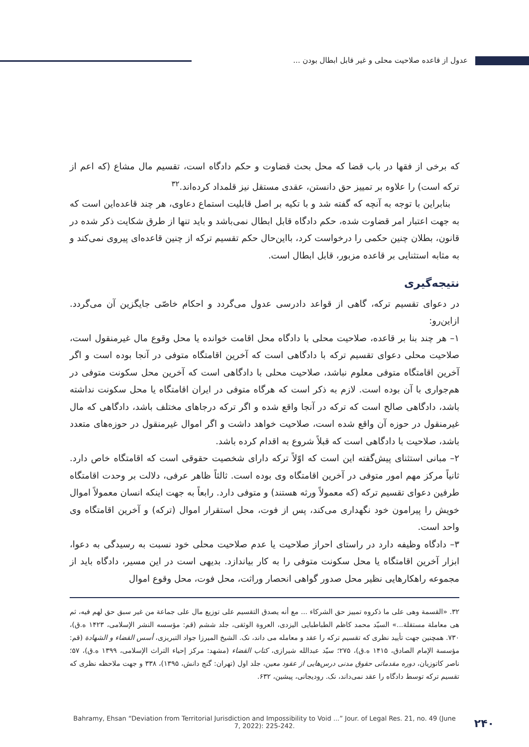عدول از قاعده صلاحیت محلی و غیر قابل ابطال بودن ...
که برخی از فقها در باب قضا که محل بحث قضاوت و حکم دادگاه است، تقسیم مال مشاع (که اعم از ترکه است) را علاوه بر تمییز حق دانستن، عقدی مستقل نیز قلمداد کرده‌اند.<sup>۳۲</sup>
بنابراین با توجه به آنچه که گفته شد و با تکیه بر اصل قابلیت استماع دعاوی، هر چند قاعده‌این است که به جهت اعتبار امر قضاوت شده، حکم دادگاه قابل ابطال نمی‌باشد و باید تنها از طرق شکایت ذکر شده در قانون، بطلان چنین حکمی را درخواست کرد، بااین‌حال حکم تقسیم ترکه از چنین قاعده‌ای پیروی نمی‌کند و به مثابه استثنایی بر قاعده مزبور، قابل ابطال است.
نتیجه‌گیری
در دعوای تقسیم ترکه، گاهی از قواعد دادرسی عدول می‌گردد و احکام خاصّی جایگزین آن می‌گردد. ازاین‌رو:
۱– هر چند بنا بر قاعده، صلاحیت محلی با دادگاه محل اقامت خوانده یا محل وقوع مال غیرمنقول است، صلاحیت محلی دعوای تقسیم ترکه با دادگاهی است که آخرین اقامتگاه متوفی در آنجا بوده است و اگر آخرین اقامتگاه متوفی معلوم نباشد، صلاحیت محلی با دادگاهی است که آخرین محل سکونت متوفی در هم‌جواری با آن بوده است. لازم به ذکر است که هرگاه متوفی در ایران اقامتگاه یا محل سکونت نداشته باشد، دادگاهی صالح است که ترکه در آنجا واقع شده و اگر ترکه درجاهای مختلف باشد، دادگاهی که مال غیرمنقول در حوزه آن واقع شده است، صلاحیت خواهد داشت و اگر اموال غیرمنقول در حوزه‌های متعدد باشد، صلاحیت با دادگاهی است که قبلاً شروع به اقدام کرده باشد.
۲– مبانی استثنای پیش‌گفته این است که اوّلاً ترکه دارای شخصیت حقوقی است که اقامتگاه خاص دارد. ثانیاً مرکز مهم امور متوفی در آخرین اقامتگاه وی بوده است. ثالثاً ظاهر عرفی، دلالت بر وحدت اقامتگاه طرفین دعوای تقسیم ترکه (که معمولاً ورثه هستند) و متوفی دارد. رابعاً به جهت اینکه انسان معمولاً اموال خویش را پیرامون خود نگهداری می‌کند، پس از فوت، محل استقرار اموال (ترکه) و آخرین اقامتگاه وی واحد است.
۳– دادگاه وظیفه دارد در راستای احراز صلاحیت یا عدم صلاحیت محلی خود نسبت به رسیدگی به دعوا، ابزار آخرین اقامتگاه یا محل سکونت متوفی را به کار بیاندازد. بدیهی است در این مسیر، دادگاه باید از مجموعه راهکارهایی نظیر محل صدور گواهی انحصار وراثت، محل فوت، محل وقوع اموال
۳۲. «القسمة وهی علی ما ذکروه تمییز حق الشرکاء ... مع أنه یصدق التقسیم علی توزیع مال علی جماعة من غیر سبق حق لهم فیه، ثم هی معاملة مستقلة...» السیّد محمد کاظم الطباطبایی الیزدی، العروة الوثقی، جلد ششم (قم: مؤسسه النشر الإسلامی، ۱۴۲۳ ه.ق)، ۷۳۰. همچنین جهت تأیید نظری که تقسیم ترکه را عقد و معامله می داند، نک. الشیخ المیرزا جواد التبریزی، أسس القضاء و الشهادة (قم: مؤسسة الإمام الصادق، ۱۴۱۵ ه.ق)، ۲۷۵؛ سیّد عبدالله شیرازی، کتاب القضاء (مشهد: مرکز إحیاء التراث الإسلامی، ۱۳۹۹ ه.ق)، ۵۷؛ ناصر کاتوزیان، دوره مقدماتی حقوق مدنی درس‌هایی از عقود معین، جلد اول (تهران: گنج دانش، ۱۳۹۵)، ۳۳۸ و جهت ملاحظه نظری که تقسیم ترکه توسط دادگاه را عقد نمی‌داند، نک. رودیجانی، پیشین، ۶۳۲.
Bahramy, Ehsan “Deviation from Territorial Jurisdiction and Impossibility to Void ...” Jour. of Legal Res. 21, no. 49 (June 7, 2022): 225-242.
۲۴۰